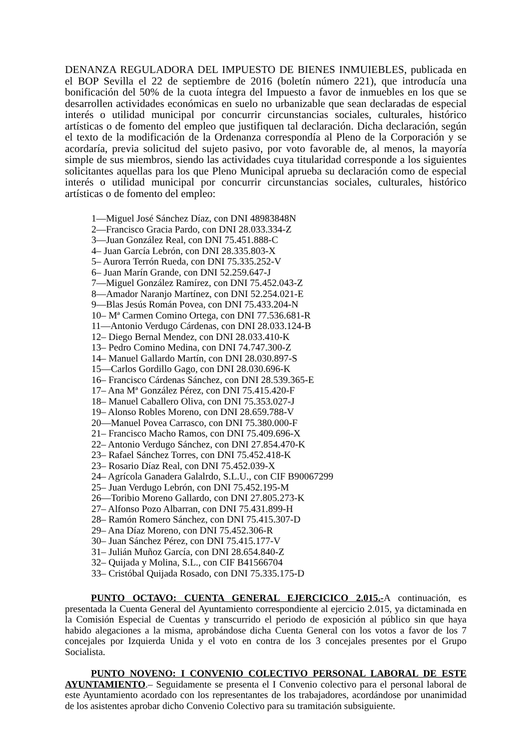DENANZA REGULADORA DEL IMPUESTO DE BIENES INMUIEBLES, publicada en el BOP Sevilla el 22 de septiembre de 2016 (boletín número 221), que introducía una bonificación del 50% de la cuota íntegra del Impuesto a favor de inmuebles en los que se desarrollen actividades económicas en suelo no urbanizable que sean declaradas de especial interés o utilidad municipal por concurrir circunstancias sociales, culturales, histórico artísticas o de fomento del empleo que justifiquen tal declaración. Dicha declaración, según el texto de la modificación de la Ordenanza correspondía al Pleno de la Corporación y se acordaría, previa solicitud del sujeto pasivo, por voto favorable de, al menos, la mayoría simple de sus miembros, siendo las actividades cuya titularidad corresponde a los siguientes solicitantes aquellas para los que Pleno Municipal aprueba su declaración como de especial interés o utilidad municipal por concurrir circunstancias sociales, culturales, histórico artísticas o de fomento del empleo:
1—Miguel José Sánchez Díaz, con DNI 48983848N
2—Francisco Gracia Pardo, con DNI 28.033.334-Z
3—Juan González Real, con DNI 75.451.888-C
4– Juan García Lebrón, con DNI 28.335.803-X
5– Aurora Terrón Rueda, con DNI 75.335.252-V
6– Juan Marín Grande, con DNI 52.259.647-J
7—Miguel González Ramírez, con DNI 75.452.043-Z
8—Amador Naranjo Martínez, con DNI 52.254.021-E
9—Blas Jesús Román Povea, con DNI 75.433.204-N
10– Mª Carmen Comino Ortega, con DNI 77.536.681-R
11—Antonio Verdugo Cárdenas, con DNI 28.033.124-B
12– Diego Bernal Mendez, con DNI 28.033.410-K
13– Pedro Comino Medina, con DNI 74.747.300-Z
14– Manuel Gallardo Martín, con DNI 28.030.897-S
15—Carlos Gordillo Gago, con DNI 28.030.696-K
16– Francisco Cárdenas Sánchez, con DNI 28.539.365-E
17– Ana Mª González Pérez, con DNI 75.415.420-F
18– Manuel Caballero Oliva, con DNI 75.353.027-J
19– Alonso Robles Moreno, con DNI 28.659.788-V
20—Manuel Povea Carrasco, con DNI 75.380.000-F
21– Francisco Macho Ramos, con DNI 75.409.696-X
22– Antonio Verdugo Sánchez, con DNI 27.854.470-K
23– Rafael Sánchez Torres, con DNI 75.452.418-K
23– Rosario Díaz Real, con DNI 75.452.039-X
24– Agrícola Ganadera Galalrdo, S.L.U., con CIF B90067299
25– Juan Verdugo Lebrón, con DNI 75.452.195-M
26—Toribio Moreno Gallardo, con DNI 27.805.273-K
27– Alfonso Pozo Albarran, con DNI 75.431.899-H
28– Ramón Romero Sánchez, con DNI 75.415.307-D
29– Ana Díaz Moreno, con DNI 75.452.306-R
30– Juan Sánchez Pérez, con DNI 75.415.177-V
31– Julián Muñoz García, con DNI 28.654.840-Z
32– Quijada y Molina, S.L., con CIF B41566704
33– Cristóbal Quijada Rosado, con DNI 75.335.175-D
PUNTO OCTAVO: CUENTA GENERAL EJERCICICO 2.015.-A continuación, es presentada la Cuenta General del Ayuntamiento correspondiente al ejercicio 2.015, ya dictaminada en la Comisión Especial de Cuentas y transcurrido el periodo de exposición al público sin que haya habido alegaciones a la misma, aprobándose dicha Cuenta General con los votos a favor de los 7 concejales por Izquierda Unida y el voto en contra de los 3 concejales presentes por el Grupo Socialista.
PUNTO NOVENO: I CONVENIO COLECTIVO PERSONAL LABORAL DE ESTE AYUNTAMIENTO.– Seguidamente se presenta el I Convenio colectivo para el personal laboral de este Ayuntamiento acordado con los representantes de los trabajadores, acordándose por unanimidad de los asistentes aprobar dicho Convenio Colectivo para su tramitación subsiguiente.